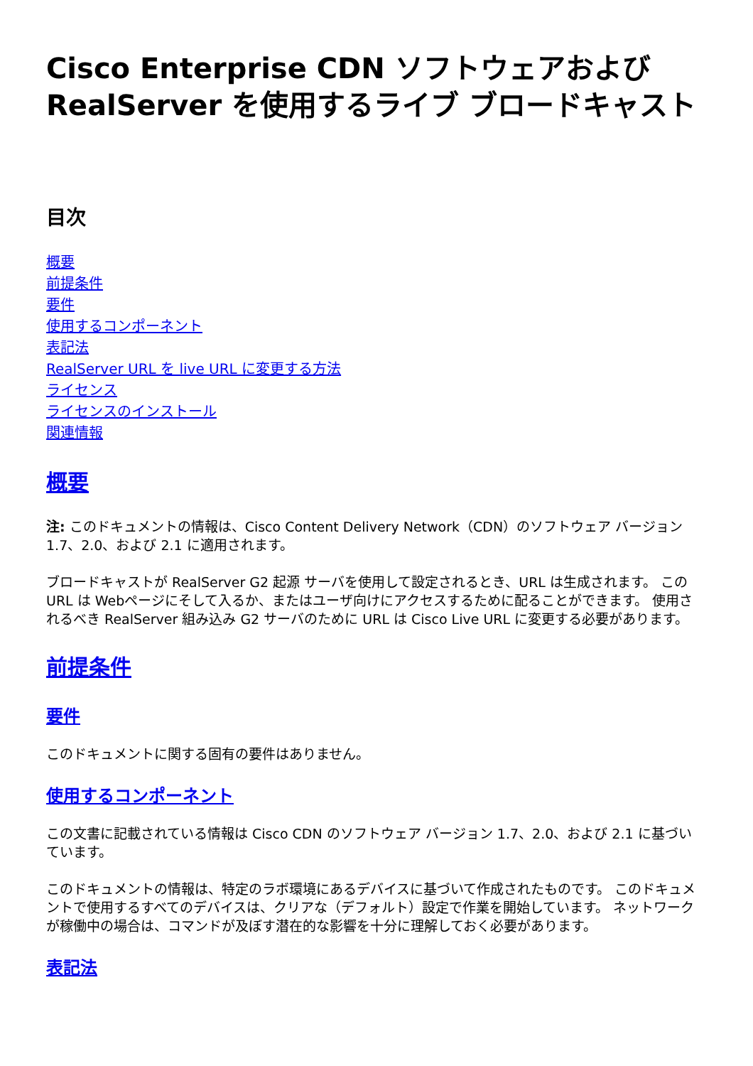Cisco Enterprise CDN ソフトウェアおよび RealServer を使用するライブ ブロードキャスト
目次
概要
前提条件
要件
使用するコンポーネント
表記法
RealServer URL を live URL に変更する方法
ライセンス
ライセンスのインストール
関連情報
概要
注: このドキュメントの情報は、Cisco Content Delivery Network（CDN）のソフトウェア バージョン 1.7、2.0、および 2.1 に適用されます。
ブロードキャストが RealServer G2 起源 サーバを使用して設定されるとき、URL は生成されます。 この URL は Webページにそして入るか、またはユーザ向けにアクセスするために配ることができます。 使用されるべき RealServer 組み込み G2 サーバのために URL は Cisco Live URL に変更する必要があります。
前提条件
要件
このドキュメントに関する固有の要件はありません。
使用するコンポーネント
この文書に記載されている情報は Cisco CDN のソフトウェア バージョン 1.7、2.0、および 2.1 に基づいています。
このドキュメントの情報は、特定のラボ環境にあるデバイスに基づいて作成されたものです。 このドキュメントで使用するすべてのデバイスは、クリアな（デフォルト）設定で作業を開始しています。 ネットワークが稼働中の場合は、コマンドが及ぼす潜在的な影響を十分に理解しておく必要があります。
表記法